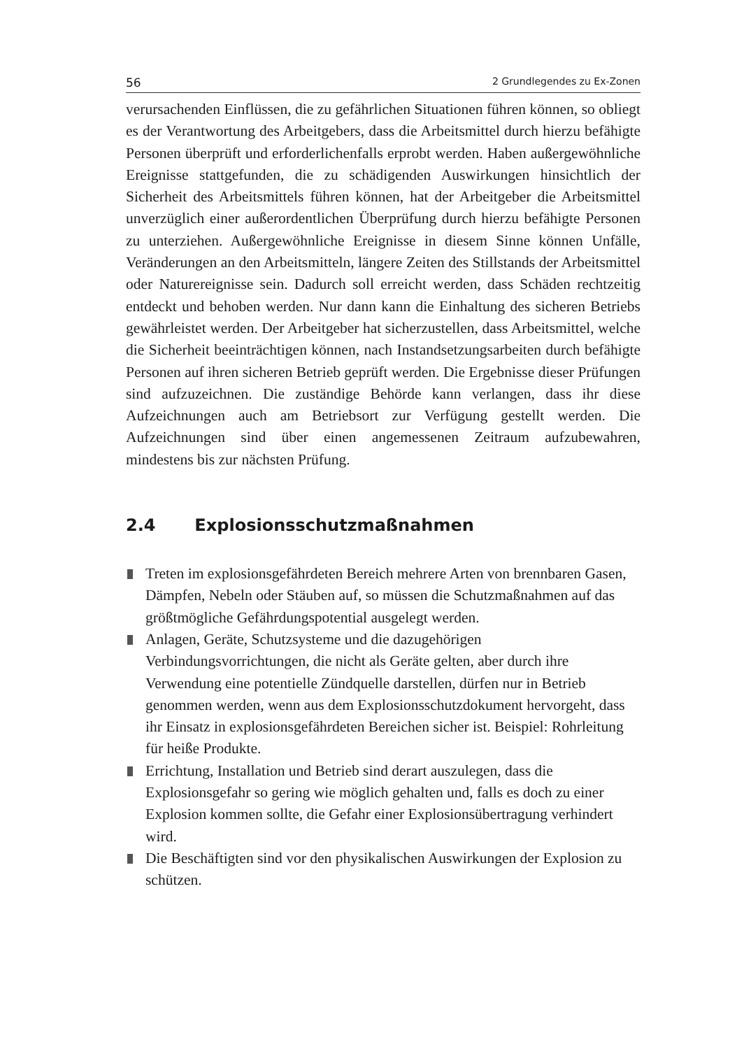56 2 Grundlegendes zu Ex-Zonen
verursachenden Einflüssen, die zu gefährlichen Situationen führen können, so obliegt es der Verantwortung des Arbeitgebers, dass die Arbeitsmittel durch hierzu befähigte Personen überprüft und erforderlichenfalls erprobt werden. Haben außergewöhnliche Ereignisse stattgefunden, die zu schädigenden Auswirkungen hinsichtlich der Sicherheit des Arbeitsmittels führen können, hat der Arbeitgeber die Arbeitsmittel unverzüglich einer außerordentlichen Überprüfung durch hierzu befähigte Personen zu unterziehen. Außergewöhnliche Ereignisse in diesem Sinne können Unfälle, Veränderungen an den Arbeitsmitteln, längere Zeiten des Stillstands der Arbeitsmittel oder Naturereignisse sein. Dadurch soll erreicht werden, dass Schäden rechtzeitig entdeckt und behoben werden. Nur dann kann die Einhaltung des sicheren Betriebs gewährleistet werden. Der Arbeitgeber hat sicherzustellen, dass Arbeitsmittel, welche die Sicherheit beeinträchtigen können, nach Instandsetzungsarbeiten durch befähigte Personen auf ihren sicheren Betrieb geprüft werden. Die Ergebnisse dieser Prüfungen sind aufzuzeichnen. Die zuständige Behörde kann verlangen, dass ihr diese Aufzeichnungen auch am Betriebsort zur Verfügung gestellt werden. Die Aufzeichnungen sind über einen angemessenen Zeitraum aufzubewahren, mindestens bis zur nächsten Prüfung.
2.4 Explosionsschutzmaßnahmen
Treten im explosionsgefährdeten Bereich mehrere Arten von brennbaren Gasen, Dämpfen, Nebeln oder Stäuben auf, so müssen die Schutzmaßnahmen auf das größtmögliche Gefährdungspotential ausgelegt werden.
Anlagen, Geräte, Schutzsysteme und die dazugehörigen Verbindungsvorrichtungen, die nicht als Geräte gelten, aber durch ihre Verwendung eine potentielle Zündquelle darstellen, dürfen nur in Betrieb genommen werden, wenn aus dem Explosionsschutzdokument hervorgeht, dass ihr Einsatz in explosionsgefährdeten Bereichen sicher ist. Beispiel: Rohrleitung für heiße Produkte.
Errichtung, Installation und Betrieb sind derart auszulegen, dass die Explosionsgefahr so gering wie möglich gehalten und, falls es doch zu einer Explosion kommen sollte, die Gefahr einer Explosionsübertragung verhindert wird.
Die Beschäftigten sind vor den physikalischen Auswirkungen der Explosion zu schützen.